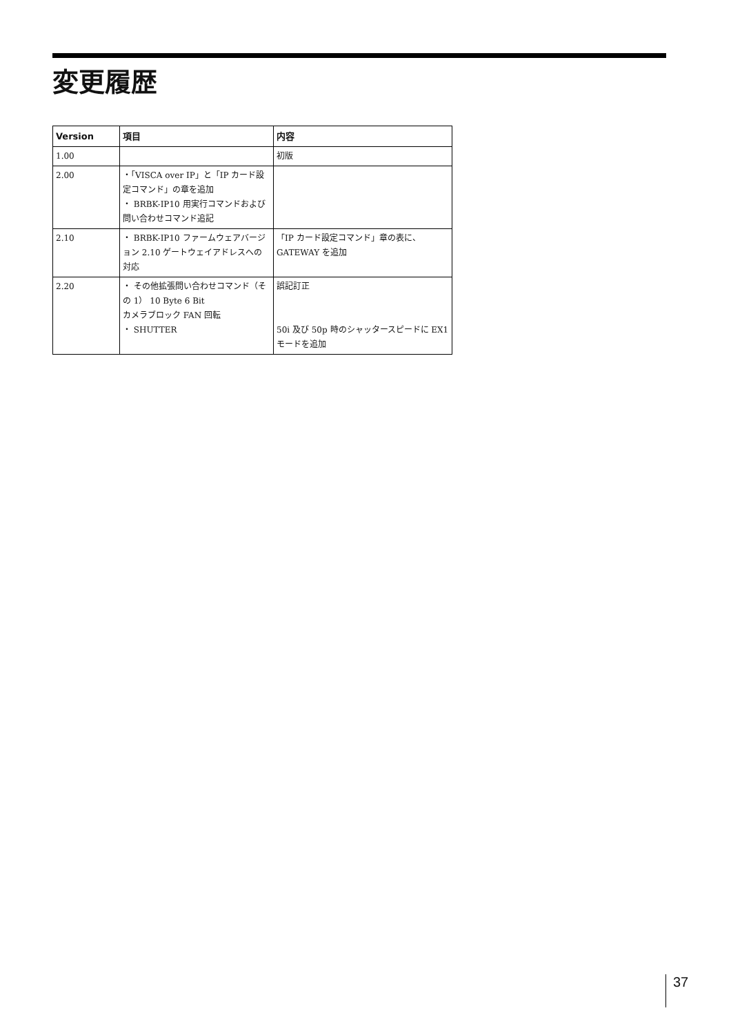変更履歴
| Version | 項目 | 内容 |
| --- | --- | --- |
| 1.00 | | 初版 |
| 2.00 | ・「VISCA over IP」と「IP カード設定コマンド」の章を追加 ・ BRBK-IP10 用実行コマンドおよび問い合わせコマンド追記 | |
| 2.10 | ・ BRBK-IP10 ファームウェアバージョン 2.10 ゲートウェイアドレスへの対応 | 「IP カード設定コマンド」章の表に、GATEWAY を追加 |
| 2.20 | ・ その他拡張問い合わせコマンド（その 1） 10 Byte 6 Bit カメラブロック FAN 回転 ・ SHUTTER | 誤記訂正 50i 及び 50p 時のシャッタースピードに EX1 モードを追加 |
37